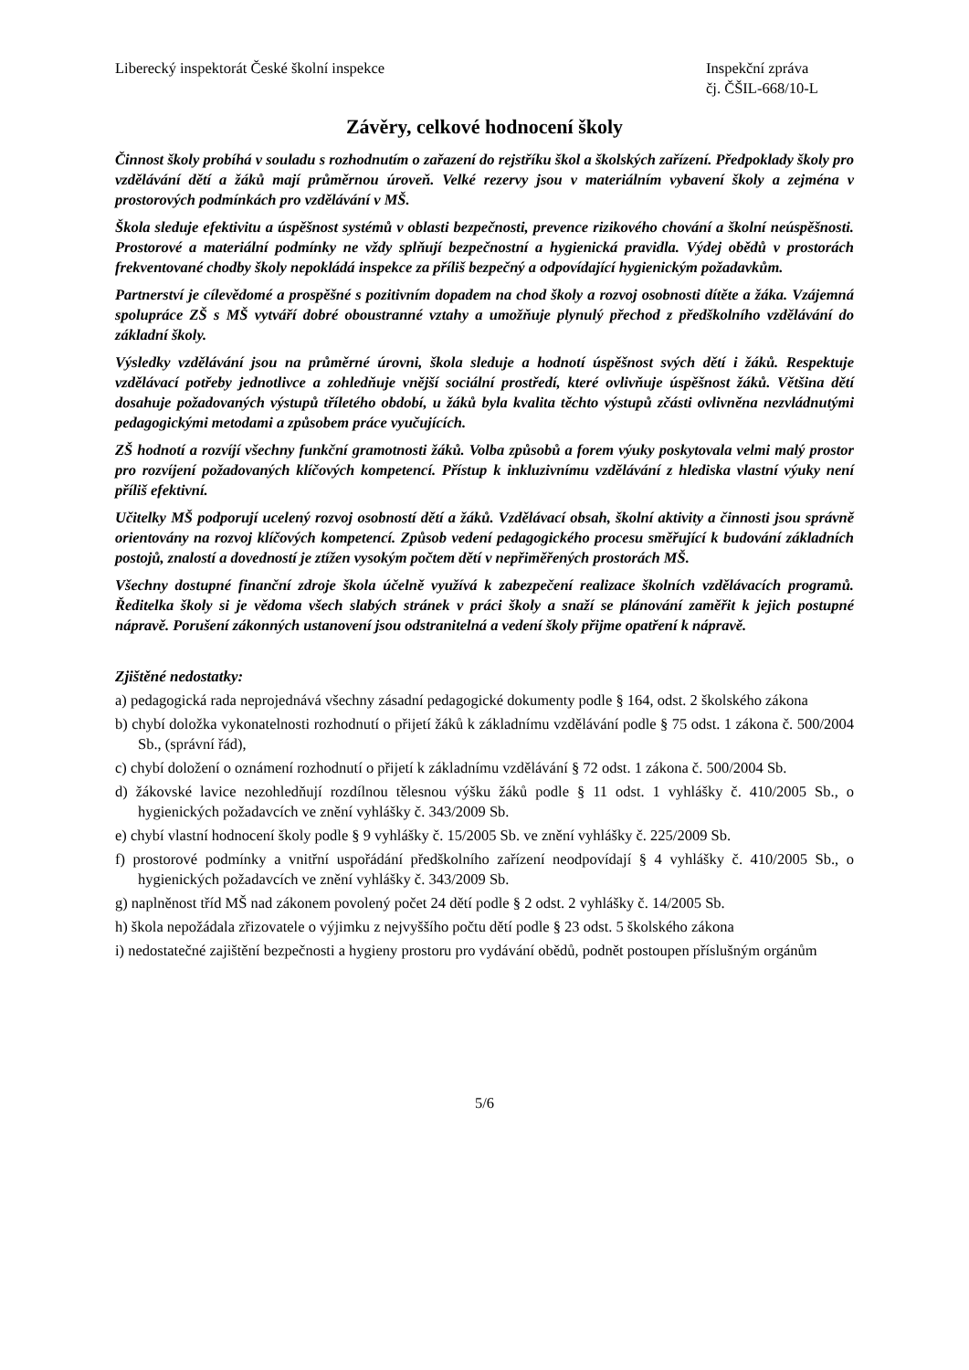Liberecký inspektorát České školní inspekce
Inspekční zpráva
čj. ČŠIL-668/10-L
Závěry, celkové hodnocení školy
Činnost školy probíhá v souladu s rozhodnutím o zařazení do rejstříku škol a školských zařízení. Předpoklady školy pro vzdělávání dětí a žáků mají průměrnou úroveň. Velké rezervy jsou v materiálním vybavení školy a zejména v prostorových podmínkách pro vzdělávání v MŠ.
Škola sleduje efektivitu a úspěšnost systémů v oblasti bezpečnosti, prevence rizikového chování a školní neúspěšnosti. Prostorové a materiální podmínky ne vždy splňují bezpečnostní a hygienická pravidla. Výdej obědů v prostorách frekventované chodby školy nepokládá inspekce za příliš bezpečný a odpovídající hygienickým požadavkům.
Partnerství je cílevědomé a prospěšné s pozitivním dopadem na chod školy a rozvoj osobnosti dítěte a žáka. Vzájemná spolupráce ZŠ s MŠ vytváří dobré oboustranné vztahy a umožňuje plynulý přechod z předškolního vzdělávání do základní školy.
Výsledky vzdělávání jsou na průměrné úrovni, škola sleduje a hodnotí úspěšnost svých dětí i žáků. Respektuje vzdělávací potřeby jednotlivce a zohledňuje vnější sociální prostředí, které ovlivňuje úspěšnost žáků. Většina dětí dosahuje požadovaných výstupů tříletého období, u žáků byla kvalita těchto výstupů zčásti ovlivněna nezvládnutými pedagogickými metodami a způsobem práce vyučujících.
ZŠ hodnotí a rozvíjí všechny funkční gramotnosti žáků. Volba způsobů a forem výuky poskytovala velmi malý prostor pro rozvíjení požadovaných klíčových kompetencí. Přístup k inkluzivnímu vzdělávání z hlediska vlastní výuky není příliš efektivní.
Učitelky MŠ podporují ucelený rozvoj osobností dětí a žáků. Vzdělávací obsah, školní aktivity a činnosti jsou správně orientovány na rozvoj klíčových kompetencí. Způsob vedení pedagogického procesu směřující k budování základních postojů, znalostí a dovedností je ztížen vysokým počtem dětí v nepřiměřených prostorách MŠ.
Všechny dostupné finanční zdroje škola účelně využívá k zabezpečení realizace školních vzdělávacích programů. Ředitelka školy si je vědoma všech slabých stránek v práci školy a snaží se plánování zaměřit k jejich postupné nápravě. Porušení zákonných ustanovení jsou odstranitelná a vedení školy přijme opatření k nápravě.
Zjištěné nedostatky:
a) pedagogická rada neprojednává všechny zásadní pedagogické dokumenty podle § 164, odst. 2 školského zákona
b) chybí doložka vykonatelnosti rozhodnutí o přijetí žáků k základnímu vzdělávání podle § 75 odst. 1 zákona č. 500/2004 Sb., (správní řád),
c) chybí doložení o oznámení rozhodnutí o přijetí k základnímu vzdělávání § 72 odst. 1 zákona č. 500/2004 Sb.
d) žákovské lavice nezohledňují rozdílnou tělesnou výšku žáků podle § 11 odst. 1 vyhlášky č. 410/2005 Sb., o hygienických požadavcích ve znění vyhlášky č. 343/2009 Sb.
e) chybí vlastní hodnocení školy podle § 9 vyhlášky č. 15/2005 Sb. ve znění vyhlášky č. 225/2009 Sb.
f) prostorové podmínky a vnitřní uspořádání předškolního zařízení neodpovídají § 4 vyhlášky č. 410/2005 Sb., o hygienických požadavcích ve znění vyhlášky č. 343/2009 Sb.
g) naplněnost tříd MŠ nad zákonem povolený počet 24 dětí podle § 2 odst. 2 vyhlášky č. 14/2005 Sb.
h) škola nepožádala zřizovatele o výjimku z nejvyššího počtu dětí podle § 23 odst. 5 školského zákona
i) nedostatečné zajištění bezpečnosti a hygieny prostoru pro vydávání obědů, podnět postoupen příslušným orgánům
5/6